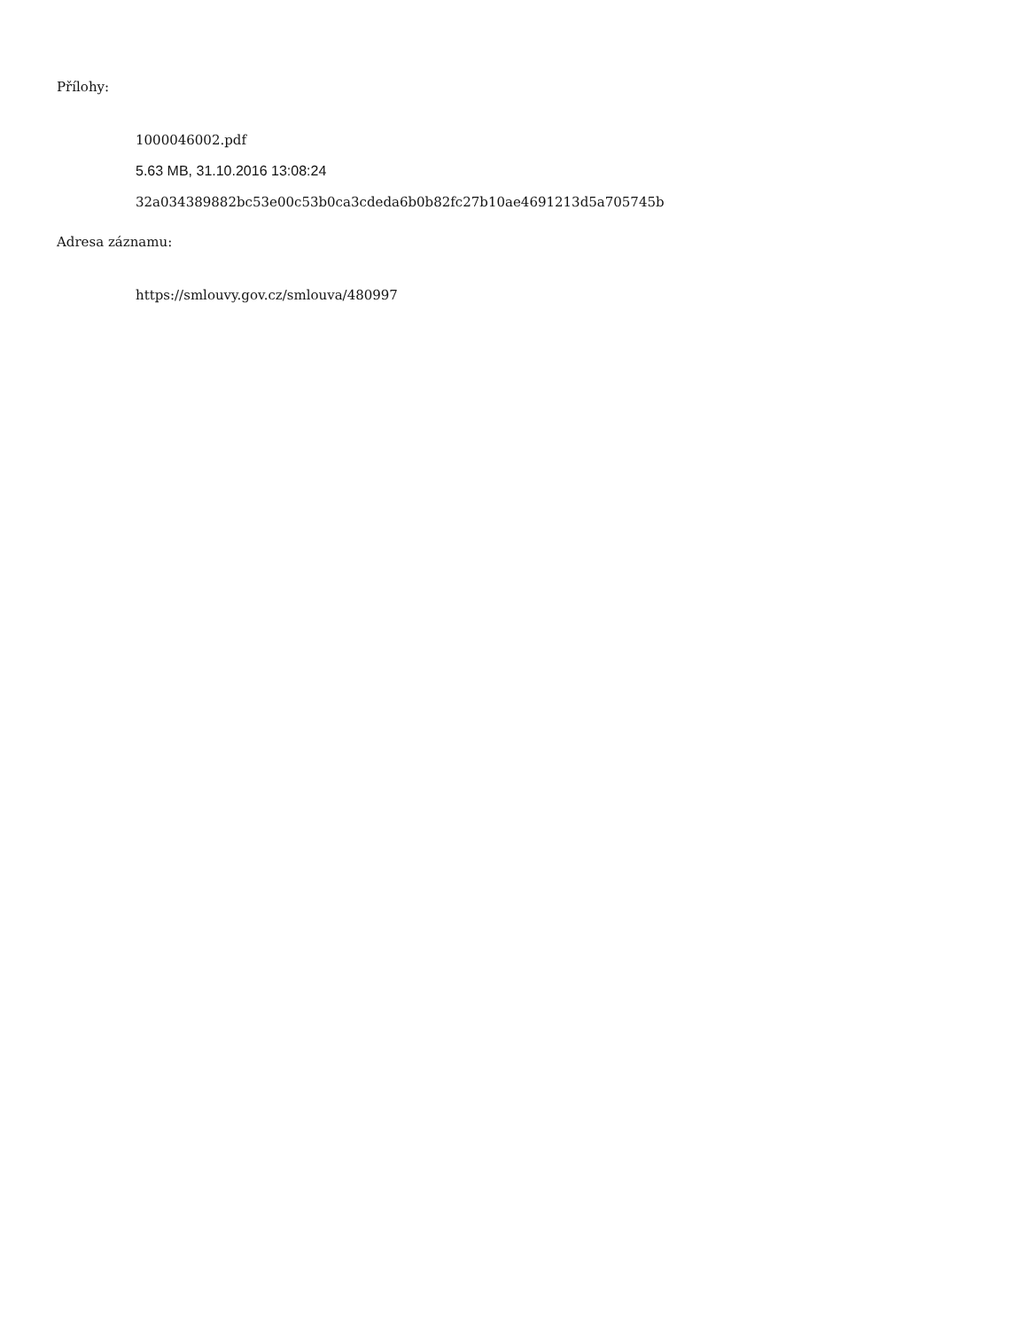Přílohy:
1000046002.pdf
5.63 MB, 31.10.2016 13:08:24
32a034389882bc53e00c53b0ca3cdeda6b0b82fc27b10ae4691213d5a705745b
Adresa záznamu:
https://smlouvy.gov.cz/smlouva/480997